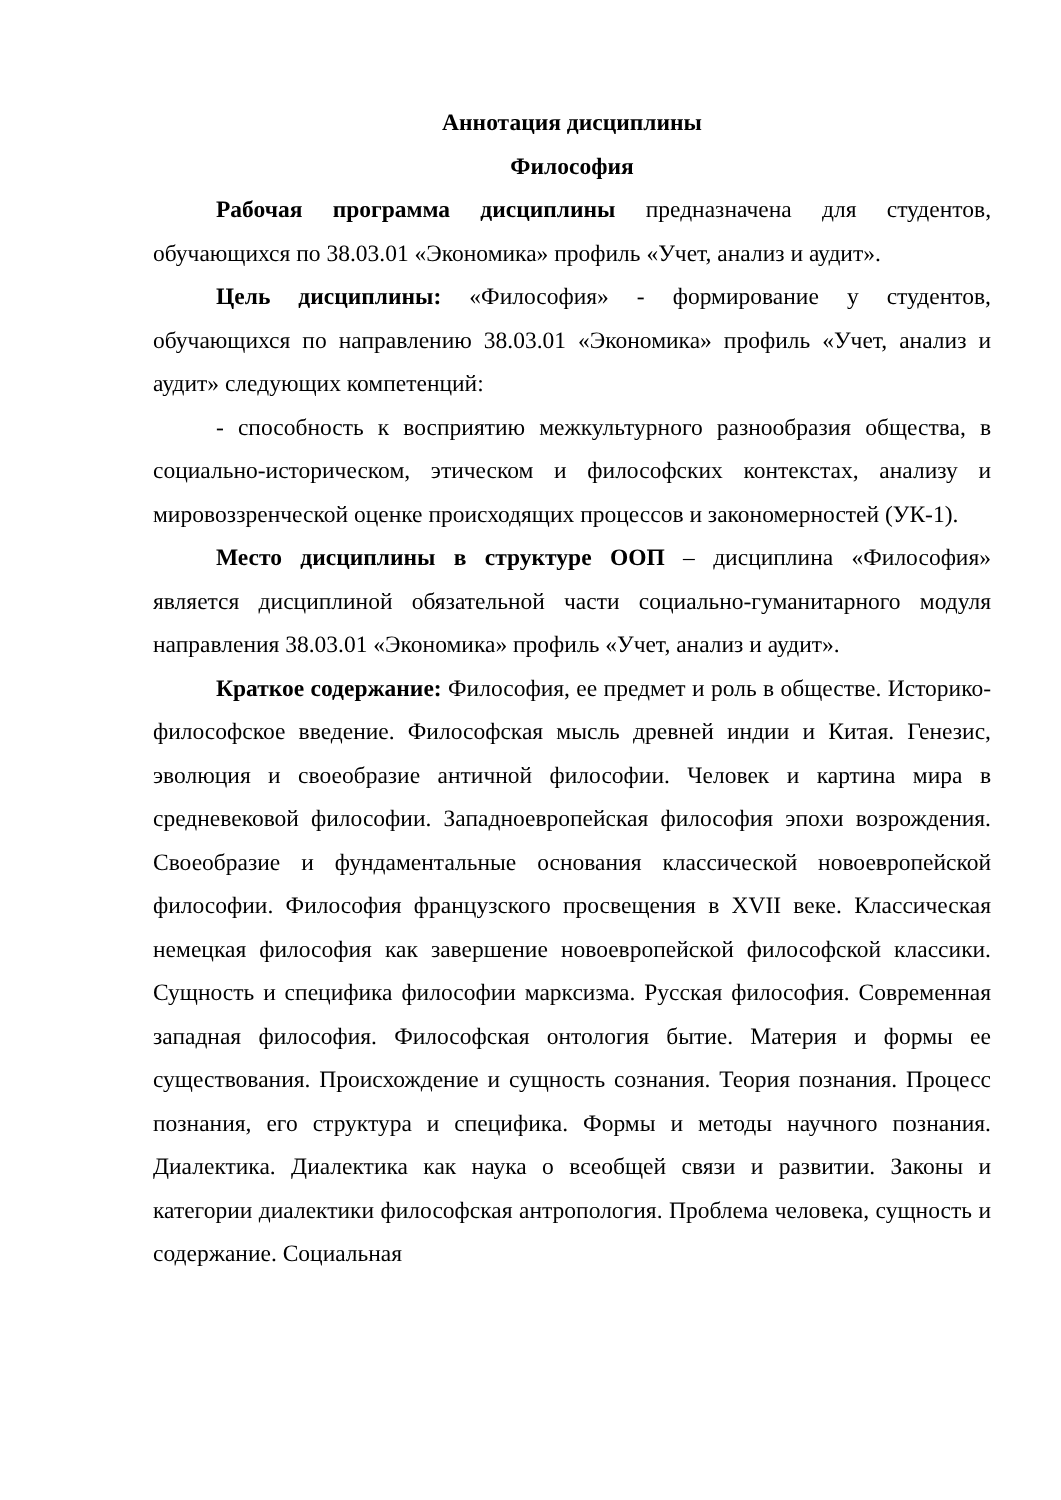Аннотация дисциплины
Философия
Рабочая программа дисциплины предназначена для студентов, обучающихся по 38.03.01 «Экономика» профиль «Учет, анализ и аудит».
Цель дисциплины: «Философия» - формирование у студентов, обучающихся по направлению 38.03.01 «Экономика» профиль «Учет, анализ и аудит» следующих компетенций:
- способность к восприятию межкультурного разнообразия общества, в социально-историческом, этическом и философских контекстах, анализу и мировоззренческой оценке происходящих процессов и закономерностей (УК-1).
Место дисциплины в структуре ООП – дисциплина «Философия» является дисциплиной обязательной части социально-гуманитарного модуля направления 38.03.01 «Экономика» профиль «Учет, анализ и аудит».
Краткое содержание: Философия, ее предмет и роль в обществе. Историко-философское введение. Философская мысль древней индии и Китая. Генезис, эволюция и своеобразие античной философии. Человек и картина мира в средневековой философии. Западноевропейская философия эпохи возрождения. Своеобразие и фундаментальные основания классической новоевропейской философии. Философия французского просвещения в XVII веке. Классическая немецкая философия как завершение новоевропейской философской классики. Сущность и специфика философии марксизма. Русская философия. Современная западная философия. Философская онтология бытие. Материя и формы ее существования. Происхождение и сущность сознания. Теория познания. Процесс познания, его структура и специфика. Формы и методы научного познания. Диалектика. Диалектика как наука о всеобщей связи и развитии. Законы и категории диалектики философская антропология. Проблема человека, сущность и содержание. Социальная